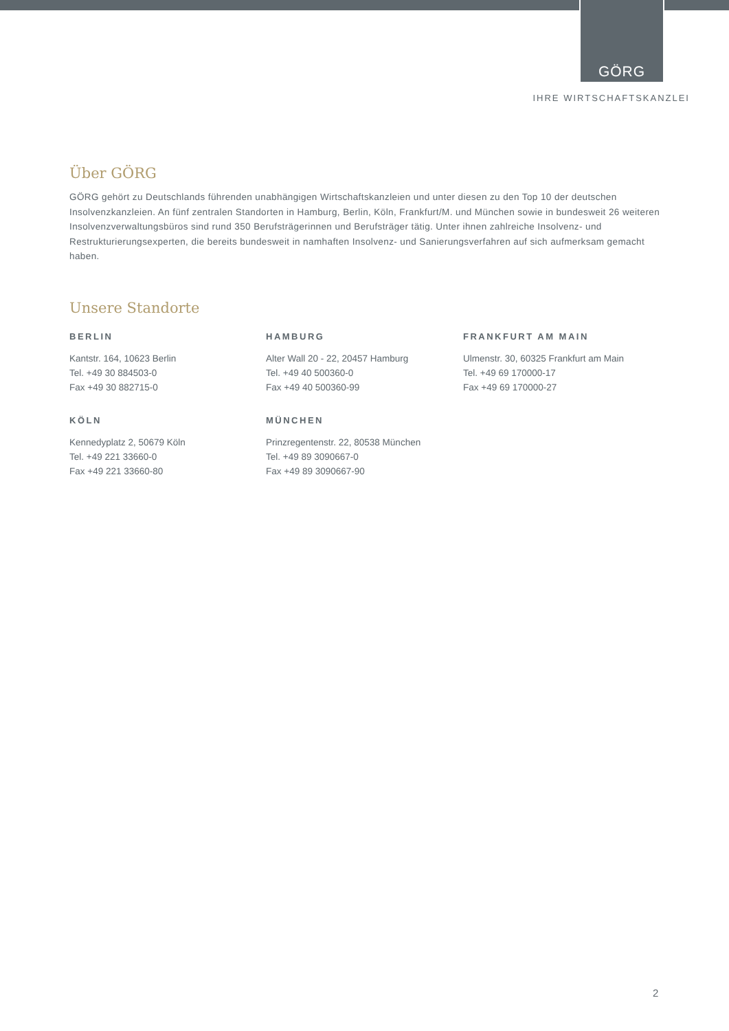GÖRG
IHRE WIRTSCHAFTSKANZLEI
Über GÖRG
GÖRG gehört zu Deutschlands führenden unabhängigen Wirtschaftskanzleien und unter diesen zu den Top 10 der deutschen Insolvenzkanzleien. An fünf zentralen Standorten in Hamburg, Berlin, Köln, Frankfurt/M. und München sowie in bundesweit 26 weiteren Insolvenzverwaltungsbüros sind rund 350 Berufsträgerinnen und Berufsträger tätig. Unter ihnen zahlreiche Insolvenz- und Restrukturierungsexperten, die bereits bundesweit in namhaften Insolvenz- und Sanierungsverfahren auf sich aufmerksam gemacht haben.
Unsere Standorte
BERLIN
Kantstr. 164, 10623 Berlin
Tel. +49 30 884503-0
Fax +49 30 882715-0
HAMBURG
Alter Wall 20 - 22, 20457 Hamburg
Tel. +49 40 500360-0
Fax +49 40 500360-99
FRANKFURT AM MAIN
Ulmenstr. 30, 60325 Frankfurt am Main
Tel. +49 69 170000-17
Fax +49 69 170000-27
KÖLN
Kennedyplatz 2, 50679 Köln
Tel. +49 221 33660-0
Fax +49 221 33660-80
MÜNCHEN
Prinzregentenstr. 22, 80538 München
Tel. +49 89 3090667-0
Fax +49 89 3090667-90
2